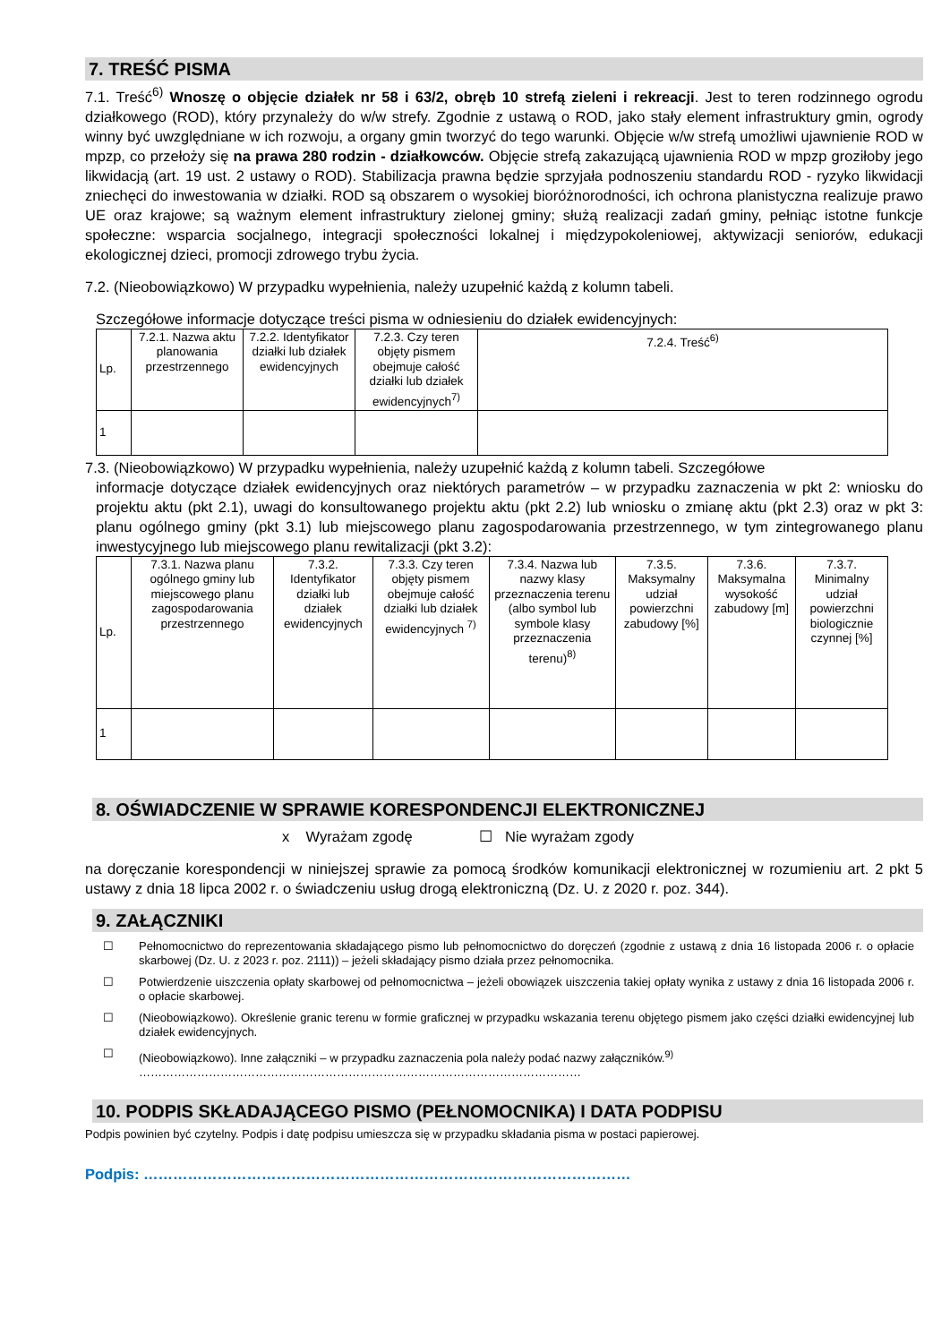7. TREŚĆ PISMA
7.1. Treść<sup>6)</sup> Wnoszę o objęcie działek nr 58 i 63/2, obręb 10 strefą zieleni i rekreacji. Jest to teren rodzinnego ogrodu działkowego (ROD), który przynależy do w/w strefy. Zgodnie z ustawą o ROD, jako stały element infrastruktury gmin, ogrody winny być uwzględniane w ich rozwoju, a organy gmin tworzyć do tego warunki. Objęcie w/w strefą umożliwi ujawnienie ROD w mpzp, co przełoży się na prawa 280 rodzin - działkowców. Objęcie strefą zakazującą ujawnienia ROD w mpzp groziłoby jego likwidacją (art. 19 ust. 2 ustawy o ROD). Stabilizacja prawna będzie sprzyjała podnoszeniu standardu ROD - ryzyko likwidacji zniechęci do inwestowania w działki. ROD są obszarem o wysokiej bioróżnorodności, ich ochrona planistyczna realizuje prawo UE oraz krajowe; są ważnym element infrastruktury zielonej gminy; służą realizacji zadań gminy, pełniąc istotne funkcje społeczne: wsparcia socjalnego, integracji społeczności lokalnej i międzypokoleniowej, aktywizacji seniorów, edukacji ekologicznej dzieci, promocji zdrowego trybu życia.
7.2. (Nieobowiązkowo) W przypadku wypełnienia, należy uzupełnić każdą z kolumn tabeli.
Szczegółowe informacje dotyczące treści pisma w odniesieniu do działek ewidencyjnych:
| Lp. | 7.2.1. Nazwa aktu planowania przestrzennego | 7.2.2. Identyfikator działki lub działek ewidencyjnych | 7.2.3. Czy teren objęty pismem obejmuje całość działki lub działek ewidencyjnych<sup>7)</sup> | 7.2.4. Treść<sup>6)</sup> |
| 1 | | | | |
7.3. (Nieobowiązkowo) W przypadku wypełnienia, należy uzupełnić każdą z kolumn tabeli. Szczegółowe
informacje dotyczące działek ewidencyjnych oraz niektórych parametrów – w przypadku zaznaczenia w pkt 2: wniosku do projektu aktu (pkt 2.1), uwagi do konsultowanego projektu aktu (pkt 2.2) lub wniosku o zmianę aktu (pkt 2.3) oraz w pkt 3: planu ogólnego gminy (pkt 3.1) lub miejscowego planu zagospodarowania przestrzennego, w tym zintegrowanego planu inwestycyjnego lub miejscowego planu rewitalizacji (pkt 3.2):
| Lp. | 7.3.1. Nazwa planu ogólnego gminy lub miejscowego planu zagospodarowania przestrzennego | 7.3.2. Identyfikator działki lub działek ewidencyjnych | 7.3.3. Czy teren objęty pismem obejmuje całość działki lub działek ewidencyjnych <sup>7)</sup> | 7.3.4. Nazwa lub nazwy klasy przeznaczenia terenu (albo symbol lub symbole klasy przeznaczenia terenu)<sup>8)</sup> | 7.3.5. Maksymalny udział powierzchni zabudowy [%] | 7.3.6. Maksymalna wysokość zabudowy [m] | 7.3.7. Minimalny udział powierzchni biologicznie czynnej [%] |
| 1 | | | | | | | |
8. OŚWIADCZENIE W SPRAWIE KORESPONDENCJI ELEKTRONICZNEJ
x Wyrażam zgodę ☐ Nie wyrażam zgody
na doręczanie korespondencji w niniejszej sprawie za pomocą środków komunikacji elektronicznej w rozumieniu art. 2 pkt 5 ustawy z dnia 18 lipca 2002 r. o świadczeniu usług drogą elektroniczną (Dz. U. z 2020 r. poz. 344).
9. ZAŁĄCZNIKI
☐ Pełnomocnictwo do reprezentowania składającego pismo lub pełnomocnictwo do doręczeń (zgodnie z ustawą z dnia 16 listopada 2006 r. o opłacie skarbowej (Dz. U. z 2023 r. poz. 2111)) – jeżeli składający pismo działa przez pełnomocnika.
☐ Potwierdzenie uiszczenia opłaty skarbowej od pełnomocnictwa – jeżeli obowiązek uiszczenia takiej opłaty wynika z ustawy z dnia 16 listopada 2006 r. o opłacie skarbowej.
☐ (Nieobowiązkowo). Określenie granic terenu w formie graficznej w przypadku wskazania terenu objętego pismem jako części działki ewidencyjnej lub działek ewidencyjnych.
☐ (Nieobowiązkowo). Inne załączniki – w przypadku zaznaczenia pola należy podać nazwy załączników.<sup>9)</sup>
……………………………………………………………………………………………………
10. PODPIS SKŁADAJĄCEGO PISMO (PEŁNOMOCNIKA) I DATA PODPISU
Podpis powinien być czytelny. Podpis i datę podpisu umieszcza się w przypadku składania pisma w postaci papierowej.
Podpis: ………………………………………………………………………………………